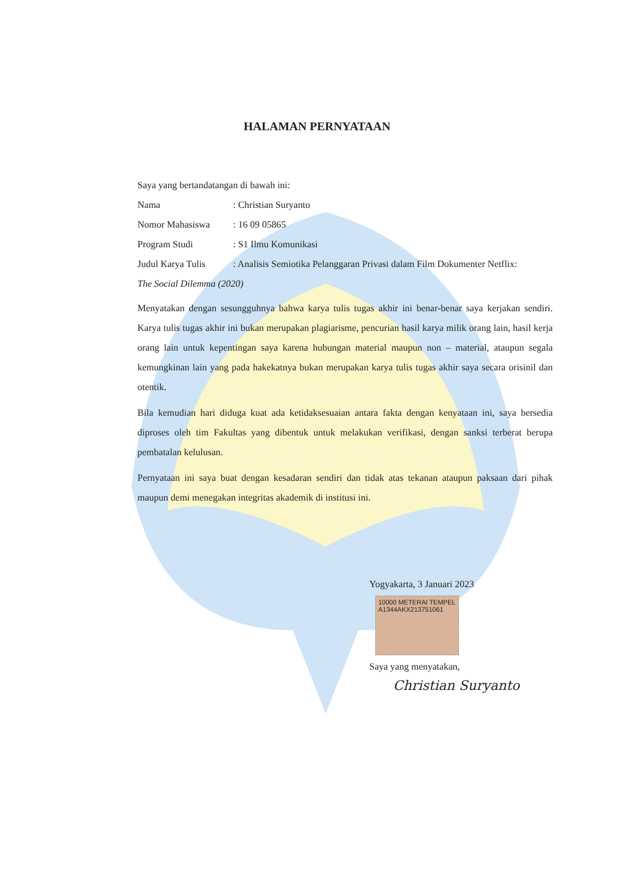HALAMAN PERNYATAAN
Saya yang bertandatangan di bawah ini:
Nama: Christian Suryanto
Nomor Mahasiswa: 16 09 05865
Program Studi: S1 Ilmu Komunikasi
Judul Karya Tulis: Analisis Semiotika Pelanggaran Privasi dalam Film Dokumenter Netflix:
The Social Dilemma (2020)
Menyatakan dengan sesungguhnya bahwa karya tulis tugas akhir ini benar-benar saya kerjakan sendiri. Karya tulis tugas akhir ini bukan merupakan plagiarisme, pencurian hasil karya milik orang lain, hasil kerja orang lain untuk kepentingan saya karena hubungan material maupun non – material, ataupun segala kemungkinan lain yang pada hakekatnya bukan merupakan karya tulis tugas akhir saya secara orisinil dan otentik.
Bila kemudian hari diduga kuat ada ketidaksesuaian antara fakta dengan kenyataan ini, saya bersedia diproses oleh tim Fakultas yang dibentuk untuk melakukan verifikasi, dengan sanksi terberat berupa pembatalan kelulusan.
Pernyataan ini saya buat dengan kesadaran sendiri dan tidak atas tekanan ataupun paksaan dari pihak maupun demi menegakan integritas akademik di institusi ini.
Yogyakarta, 3 Januari 2023
10000 METERAI TEMPEL A1344AKX213751061
Saya yang menyatakan,
Christian Suryanto